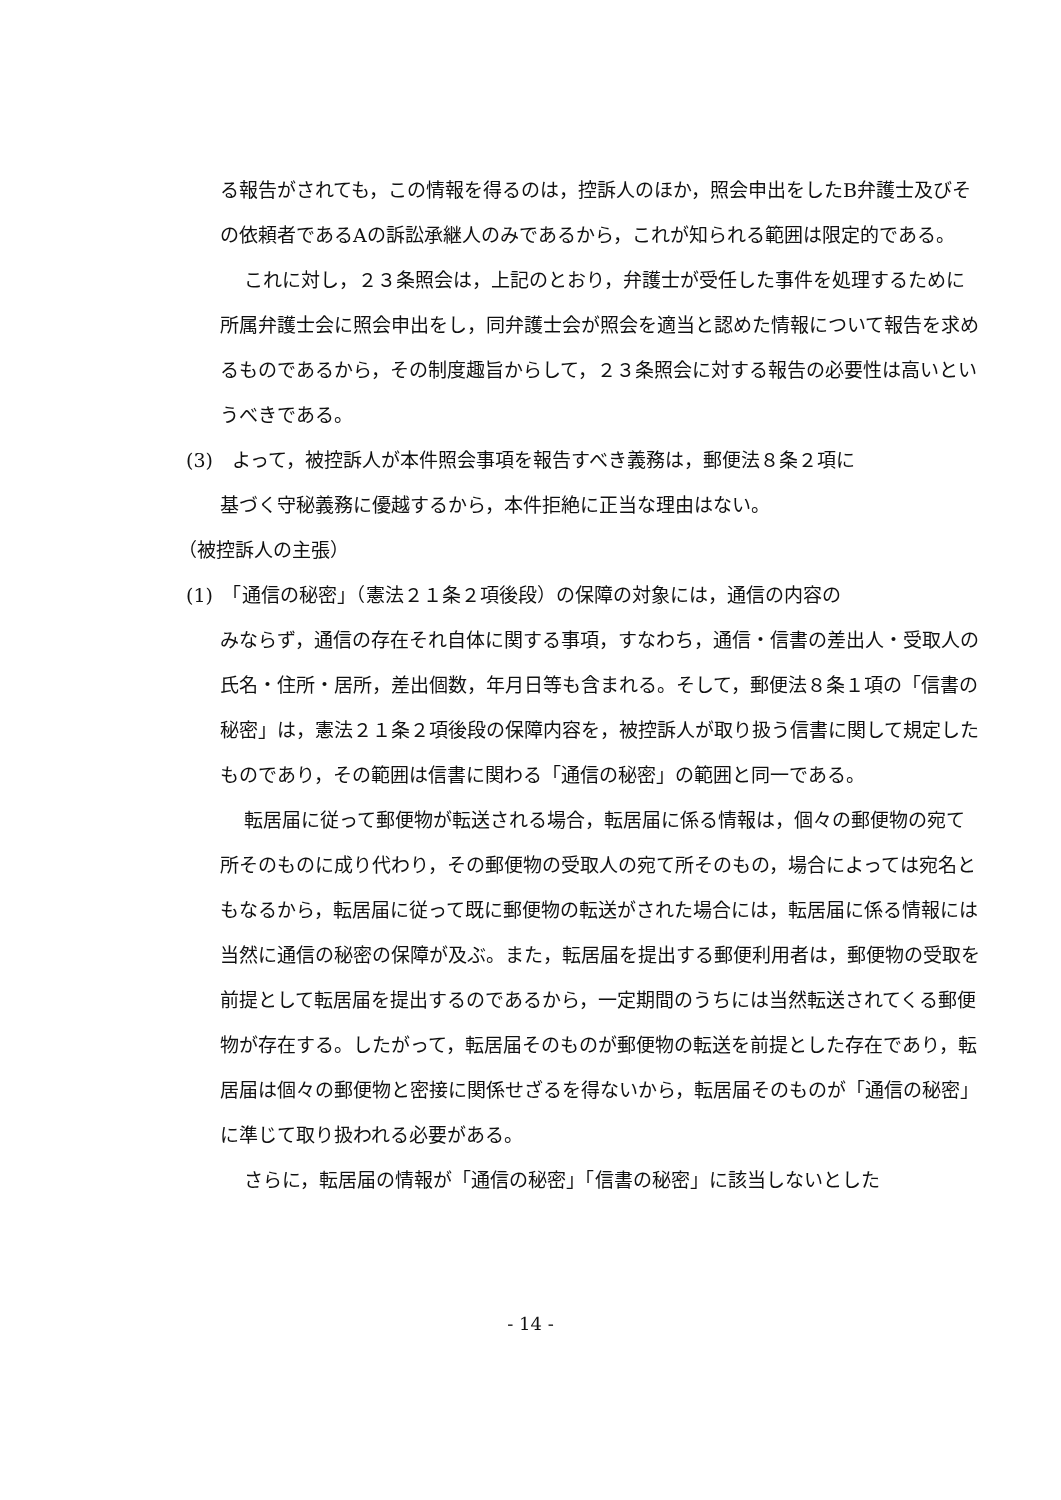る報告がされても，この情報を得るのは，控訴人のほか，照会申出をしたB弁護士及びその依頼者であるAの訴訟承継人のみであるから，これが知られる範囲は限定的である。
これに対し，２３条照会は，上記のとおり，弁護士が受任した事件を処理するために所属弁護士会に照会申出をし，同弁護士会が照会を適当と認めた情報について報告を求めるものであるから，その制度趣旨からして，２３条照会に対する報告の必要性は高いというべきである。
(3)　よって，被控訴人が本件照会事項を報告すべき義務は，郵便法８条２項に
基づく守秘義務に優越するから，本件拒絶に正当な理由はない。
（被控訴人の主張）
(1)　「通信の秘密」（憲法２１条２項後段）の保障の対象には，通信の内容の
みならず，通信の存在それ自体に関する事項，すなわち，通信・信書の差出人・受取人の氏名・住所・居所，差出個数，年月日等も含まれる。そして，郵便法８条１項の「信書の秘密」は，憲法２１条２項後段の保障内容を，被控訴人が取り扱う信書に関して規定したものであり，その範囲は信書に関わる「通信の秘密」の範囲と同一である。
転居届に従って郵便物が転送される場合，転居届に係る情報は，個々の郵便物の宛て所そのものに成り代わり，その郵便物の受取人の宛て所そのもの，場合によっては宛名ともなるから，転居届に従って既に郵便物の転送がされた場合には，転居届に係る情報には当然に通信の秘密の保障が及ぶ。また，転居届を提出する郵便利用者は，郵便物の受取を前提として転居届を提出するのであるから，一定期間のうちには当然転送されてくる郵便物が存在する。したがって，転居届そのものが郵便物の転送を前提とした存在であり，転居届は個々の郵便物と密接に関係せざるを得ないから，転居届そのものが「通信の秘密」に準じて取り扱われる必要がある。
さらに，転居届の情報が「通信の秘密」「信書の秘密」に該当しないとした
- 14 -